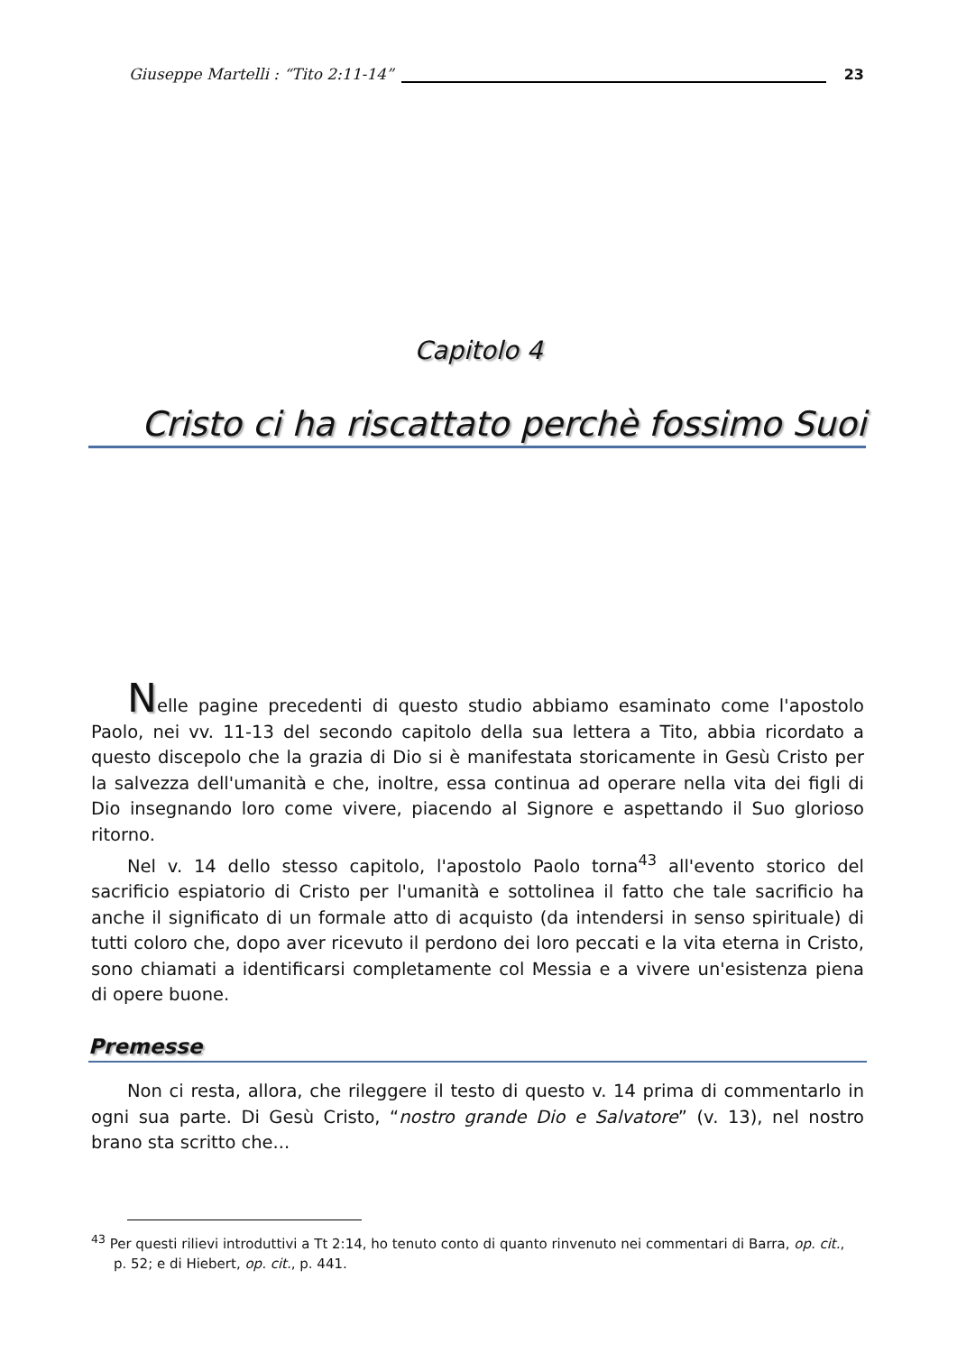Giuseppe Martelli : “Tito 2:11-14” 23
Capitolo 4
Cristo ci ha riscattato perchè fossimo Suoi
Nelle pagine precedenti di questo studio abbiamo esaminato come l'apostolo Paolo, nei vv. 11-13 del secondo capitolo della sua lettera a Tito, abbia ricordato a questo discepolo che la grazia di Dio si è manifestata storicamente in Gesù Cristo per la salvezza dell'umanità e che, inoltre, essa continua ad operare nella vita dei figli di Dio insegnando loro come vivere, piacendo al Signore e aspettando il Suo glorioso ritorno.
Nel v. 14 dello stesso capitolo, l'apostolo Paolo torna<sup>43</sup> all'evento storico del sacrificio espiatorio di Cristo per l'umanità e sottolinea il fatto che tale sacrificio ha anche il significato di un formale atto di acquisto (da intendersi in senso spirituale) di tutti coloro che, dopo aver ricevuto il perdono dei loro peccati e la vita eterna in Cristo, sono chiamati a identificarsi completamente col Messia e a vivere un'esistenza piena di opere buone.
Premesse
Non ci resta, allora, che rileggere il testo di questo v. 14 prima di commentarlo in ogni sua parte. Di Gesù Cristo, “nostro grande Dio e Salvatore” (v. 13), nel nostro brano sta scritto che...
<sup>43</sup> Per questi rilievi introduttivi a Tt 2:14, ho tenuto conto di quanto rinvenuto nei commentari di Barra, op. cit., p. 52; e di Hiebert, op. cit., p. 441.